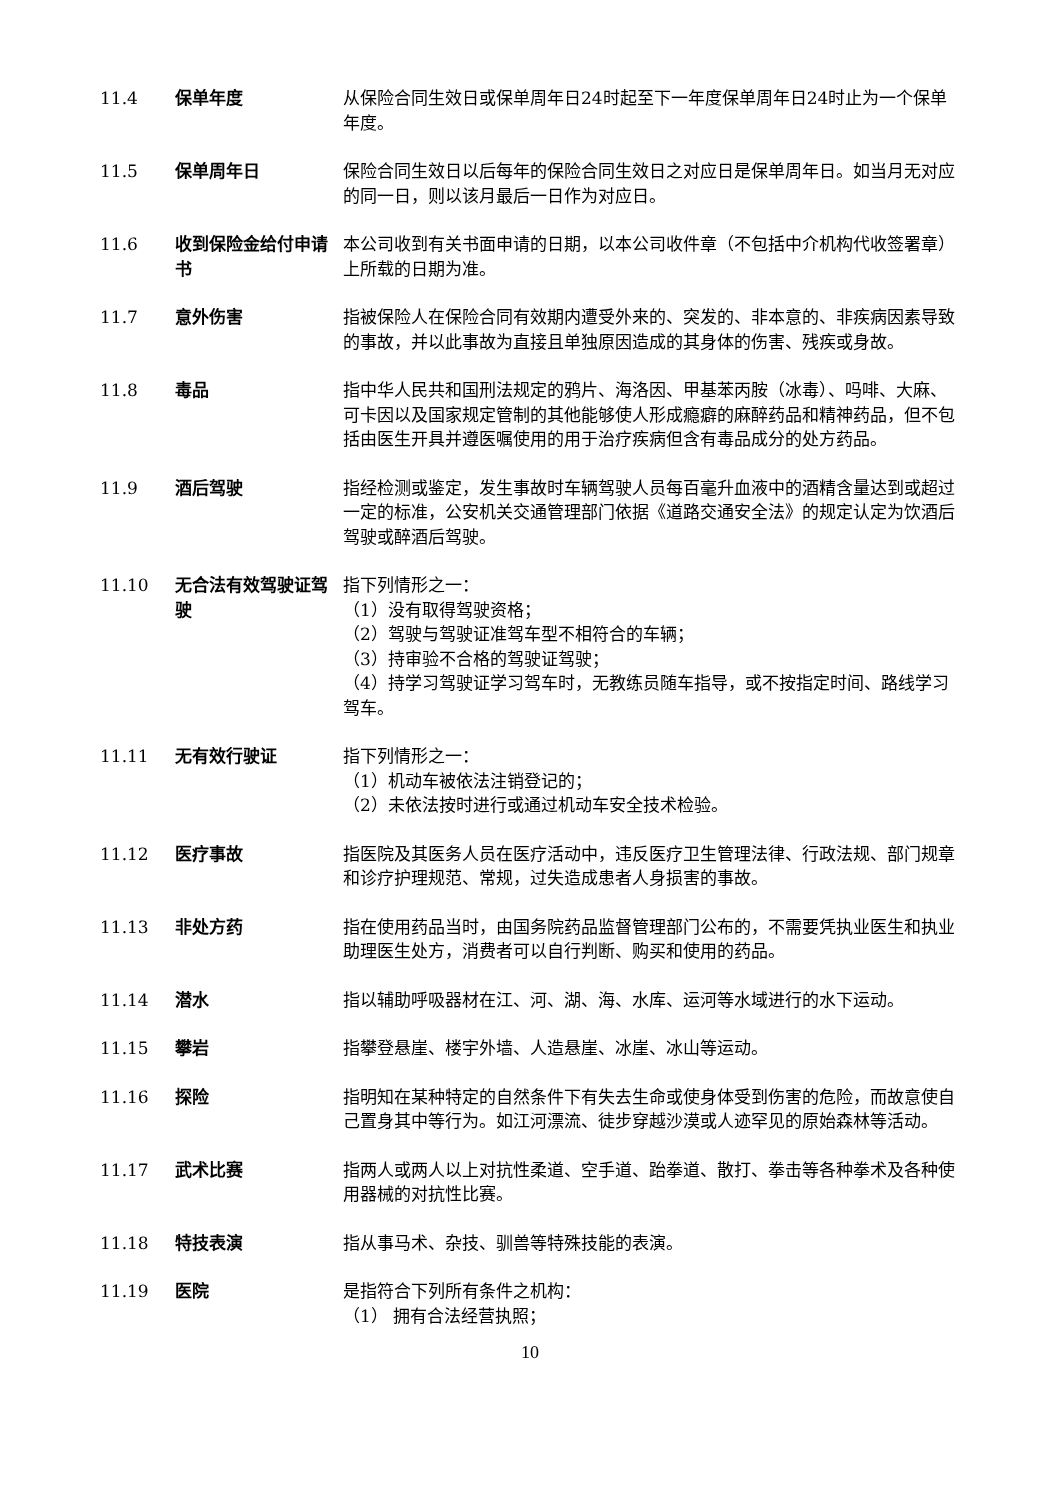11.4 保单年度 从保险合同生效日或保单周年日24时起至下一年度保单周年日24时止为一个保单年度。
11.5 保单周年日 保险合同生效日以后每年的保险合同生效日之对应日是保单周年日。如当月无对应的同一日，则以该月最后一日作为对应日。
11.6 收到保险金给付申请书
本公司收到有关书面申请的日期，以本公司收件章（不包括中介机构代收签署章）上所载的日期为准。
11.7 意外伤害 指被保险人在保险合同有效期内遭受外来的、突发的、非本意的、非疾病因素导致的事故，并以此事故为直接且单独原因造成的其身体的伤害、残疾或身故。
11.8 毒品 指中华人民共和国刑法规定的鸦片、海洛因、甲基苯丙胺（冰毒）、吗啡、大麻、可卡因以及国家规定管制的其他能够使人形成瘾癖的麻醉药品和精神药品，但不包括由医生开具并遵医嘱使用的用于治疗疾病但含有毒品成分的处方药品。
11.9 酒后驾驶 指经检测或鉴定，发生事故时车辆驾驶人员每百毫升血液中的酒精含量达到或超过一定的标准，公安机关交通管理部门依据《道路交通安全法》的规定认定为饮酒后驾驶或醉酒后驾驶。
11.10 无合法有效驾驶证驾驶
指下列情形之一：
（1）没有取得驾驶资格；
（2）驾驶与驾驶证准驾车型不相符合的车辆；
（3）持审验不合格的驾驶证驾驶；
（4）持学习驾驶证学习驾车时，无教练员随车指导，或不按指定时间、路线学习驾车。
11.11 无有效行驶证 指下列情形之一：
（1）机动车被依法注销登记的；
（2）未依法按时进行或通过机动车安全技术检验。
11.12 医疗事故 指医院及其医务人员在医疗活动中，违反医疗卫生管理法律、行政法规、部门规章和诊疗护理规范、常规，过失造成患者人身损害的事故。
11.13 非处方药 指在使用药品当时，由国务院药品监督管理部门公布的，不需要凭执业医生和执业助理医生处方，消费者可以自行判断、购买和使用的药品。
11.14 潜水 指以辅助呼吸器材在江、河、湖、海、水库、运河等水域进行的水下运动。
11.15 攀岩 指攀登悬崖、楼宇外墙、人造悬崖、冰崖、冰山等运动。
11.16 探险 指明知在某种特定的自然条件下有失去生命或使身体受到伤害的危险，而故意使自己置身其中等行为。如江河漂流、徒步穿越沙漠或人迹罕见的原始森林等活动。
11.17 武术比赛 指两人或两人以上对抗性柔道、空手道、跆拳道、散打、拳击等各种拳术及各种使用器械的对抗性比赛。
11.18 特技表演 指从事马术、杂技、驯兽等特殊技能的表演。
11.19 医院 是指符合下列所有条件之机构：
（1） 拥有合法经营执照；
10